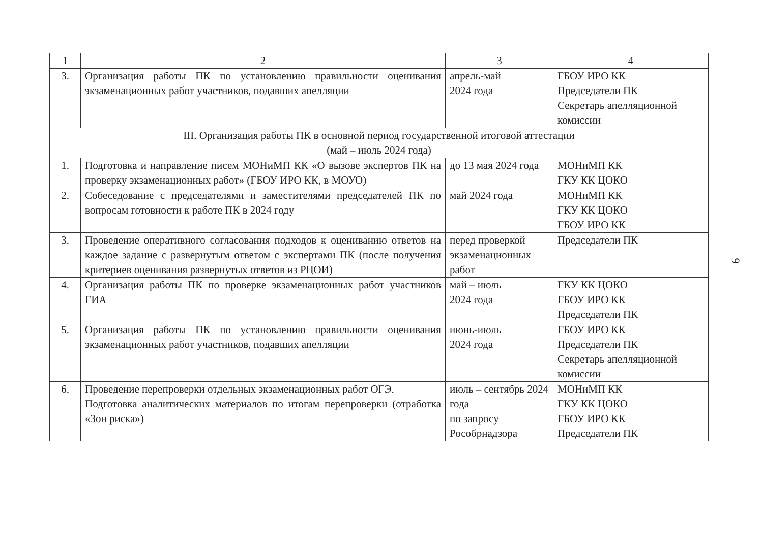| 1 | 2 | 3 | 4 |
| 3. | Организация работы ПК по установлению правильности оценивания экзаменационных работ участников, подавших апелляции | апрель-май 2024 года | ГБОУ ИРО КК Председатели ПК Секретарь апелляционной комиссии |
| III. Организация работы ПК в основной период государственной итоговой аттестации (май – июль 2024 года) | | | |
| 1. | Подготовка и направление писем МОНиМП КК «О вызове экспертов ПК на проверку экзаменационных работ» (ГБОУ ИРО КК, в МОУО) | до 13 мая 2024 года | МОНиМП КК ГКУ КК ЦОКО |
| 2. | Собеседование с председателями и заместителями председателей ПК по вопросам готовности к работе ПК в 2024 году | май 2024 года | МОНиМП КК ГКУ КК ЦОКО ГБОУ ИРО КК |
| 3. | Проведение оперативного согласования подходов к оцениванию ответов на каждое задание с развернутым ответом с экспертами ПК (после получения критериев оценивания развернутых ответов из РЦОИ) | перед проверкой экзаменационных работ | Председатели ПК |
| 4. | Организация работы ПК по проверке экзаменационных работ участников ГИА | май – июль 2024 года | ГКУ КК ЦОКО ГБОУ ИРО КК Председатели ПК |
| 5. | Организация работы ПК по установлению правильности оценивания экзаменационных работ участников, подавших апелляции | июнь-июль 2024 года | ГБОУ ИРО КК Председатели ПК Секретарь апелляционной комиссии |
| 6. | Проведение перепроверки отдельных экзаменационных работ ОГЭ. Подготовка аналитических материалов по итогам перепроверки (отработка «Зон риска») | июль – сентябрь 2024 года по запросу Рособрнадзора | МОНиМП КК ГКУ КК ЦОКО ГБОУ ИРО КК Председатели ПК |
9